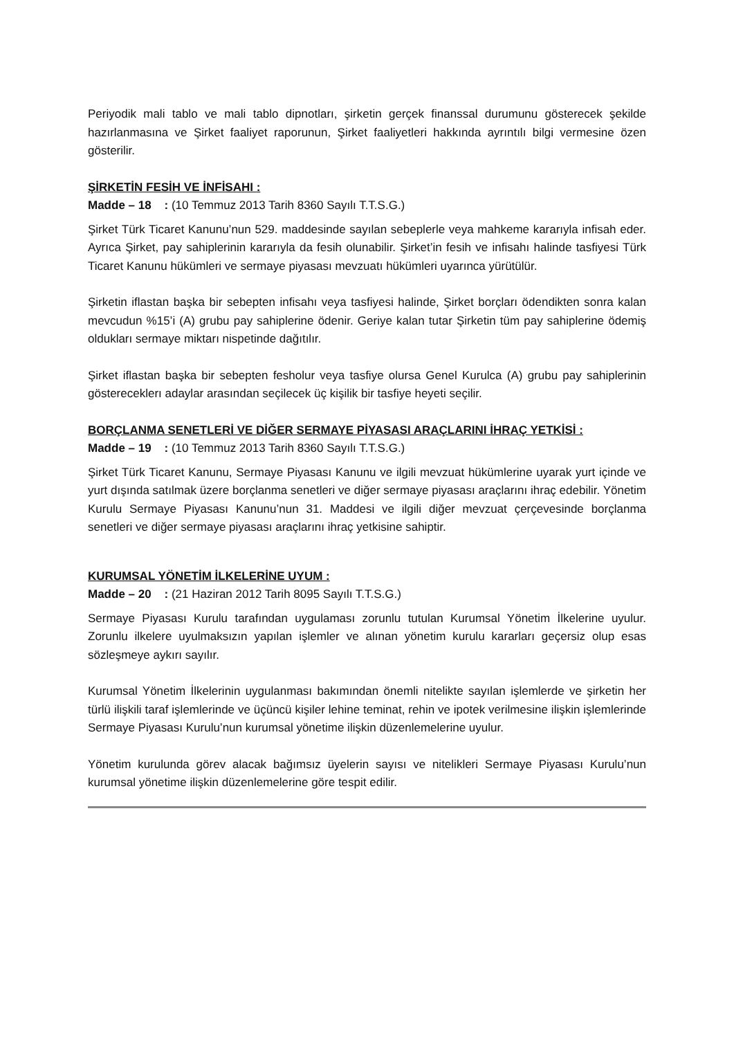Periyodik mali tablo ve mali tablo dipnotları, şirketin gerçek finanssal durumunu gösterecek şekilde hazırlanmasına ve Şirket faaliyet raporunun, Şirket faaliyetleri hakkında ayrıntılı bilgi vermesine özen gösterilir.
ŞİRKETİN FESİH VE İNFİSAHI :
Madde – 18 : (10 Temmuz 2013 Tarih 8360 Sayılı T.T.S.G.)
Şirket Türk Ticaret Kanunu’nun 529. maddesinde sayılan sebeplerle veya mahkeme kararıyla infisah eder. Ayrıca Şirket, pay sahiplerinin kararıyla da fesih olunabilir. Şirket’in fesih ve infisahı halinde tasfiyesi Türk Ticaret Kanunu hükümleri ve sermaye piyasası mevzuatı hükümleri uyarınca yürütülür.
Şirketin iflastan başka bir sebepten infisahı veya tasfiyesi halinde, Şirket borçları ödendikten sonra kalan mevcudun %15’i (A) grubu pay sahiplerine ödenir. Geriye kalan tutar Şirketin tüm pay sahiplerine ödemiş oldukları sermaye miktarı nispetinde dağıtılır.
Şirket iflastan başka bir sebepten fesholur veya tasfiye olursa Genel Kurulca (A) grubu pay sahiplerinin göstereceklerı adaylar arasından seçilecek üç kişilik bir tasfiye heyeti seçilir.
BORÇLANMA SENETLERİ VE DİĞER SERMAYE PİYASASI ARAÇLARINI İHRAÇ YETKİSİ :
Madde – 19 : (10 Temmuz 2013 Tarih 8360 Sayılı T.T.S.G.)
Şirket Türk Ticaret Kanunu, Sermaye Piyasası Kanunu ve ilgili mevzuat hükümlerine uyarak yurt içinde ve yurt dışında satılmak üzere borçlanma senetleri ve diğer sermaye piyasası araçlarını ihraç edebilir. Yönetim Kurulu Sermaye Piyasası Kanunu’nun 31. Maddesi ve ilgili diğer mevzuat çerçevesinde borçlanma senetleri ve diğer sermaye piyasası araçlarını ihraç yetkisine sahiptir.
KURUMSAL YÖNETİM İLKELERİNE UYUM :
Madde – 20 : (21 Haziran 2012 Tarih 8095 Sayılı T.T.S.G.)
Sermaye Piyasası Kurulu tarafından uygulaması zorunlu tutulan Kurumsal Yönetim İlkelerine uyulur. Zorunlu ilkelere uyulmaksızın yapılan işlemler ve alınan yönetim kurulu kararları geçersiz olup esas sözleşmeye aykırı sayılır.
Kurumsal Yönetim İlkelerinin uygulanması bakımından önemli nitelikte sayılan işlemlerde ve şirketin her türlü ilişkili taraf işlemlerinde ve üçüncü kişiler lehine teminat, rehin ve ipotek verilmesine ilişkin işlemlerinde Sermaye Piyasası Kurulu’nun kurumsal yönetime ilişkin düzenlemelerine uyulur.
Yönetim kurulunda görev alacak bağımsız üyelerin sayısı ve nitelikleri Sermaye Piyasası Kurulu’nun kurumsal yönetime ilişkin düzenlemelerine göre tespit edilir.